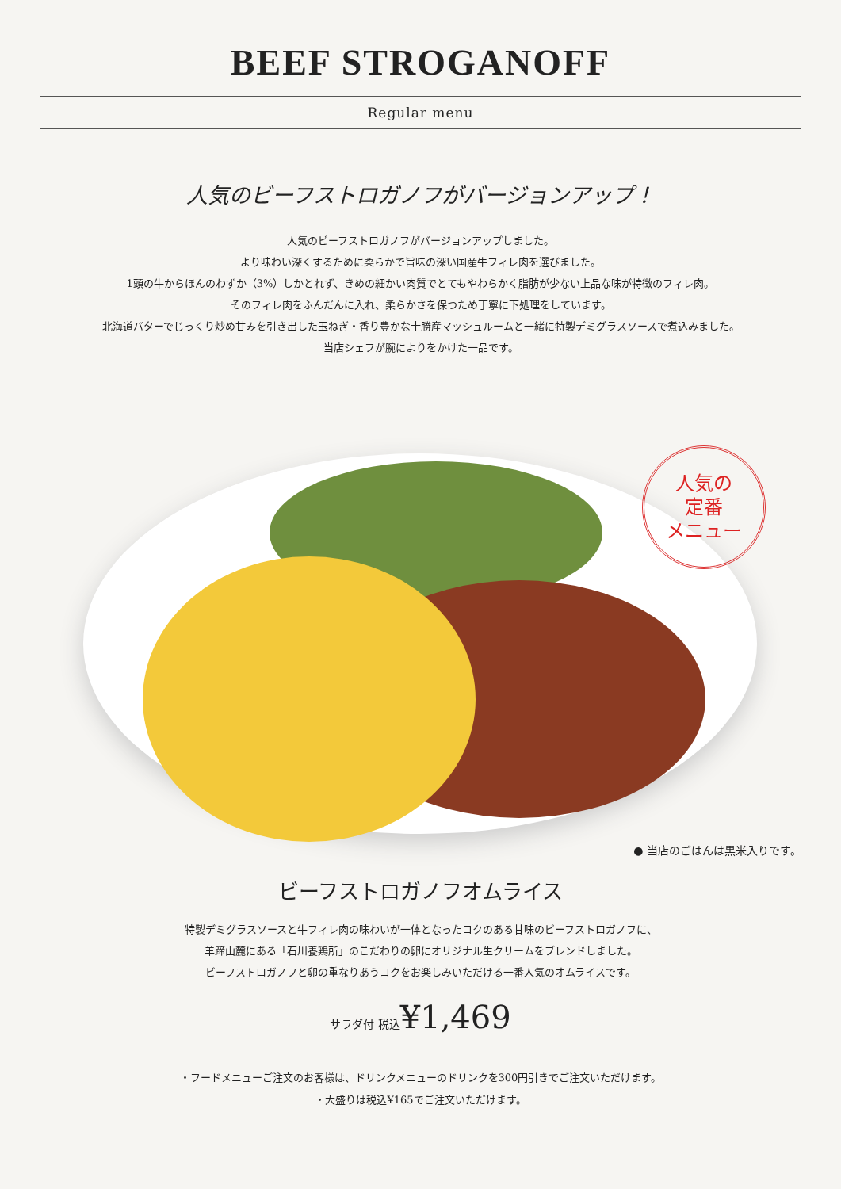BEEF STROGANOFF
Regular menu
人気のビーフストロガノフがバージョンアップ！
人気のビーフストロガノフがバージョンアップしました。
より味わい深くするために柔らかで旨味の深い国産牛フィレ肉を選びました。
1頭の牛からほんのわずか（3%）しかとれず、きめの細かい肉質でとてもやわらかく脂肪が少ない上品な味が特徴のフィレ肉。
そのフィレ肉をふんだんに入れ、柔らかさを保つため丁寧に下処理をしています。
北海道バターでじっくり炒め甘みを引き出した玉ねぎ・香り豊かな十勝産マッシュルームと一緒に特製デミグラスソースで煮込みました。
当店シェフが腕によりをかけた一品です。
人気の
定番
メニュー
● 当店のごはんは黒米入りです。
ビーフストロガノフオムライス
特製デミグラスソースと牛フィレ肉の味わいが一体となったコクのある甘味のビーフストロガノフに、
羊蹄山麓にある「石川養鶏所」のこだわりの卵にオリジナル生クリームをブレンドしました。
ビーフストロガノフと卵の重なりあうコクをお楽しみいただける一番人気のオムライスです。
サラダ付 税込¥1,469
・フードメニューご注文のお客様は、ドリンクメニューのドリンクを300円引きでご注文いただけます。
・大盛りは税込¥165でご注文いただけます。